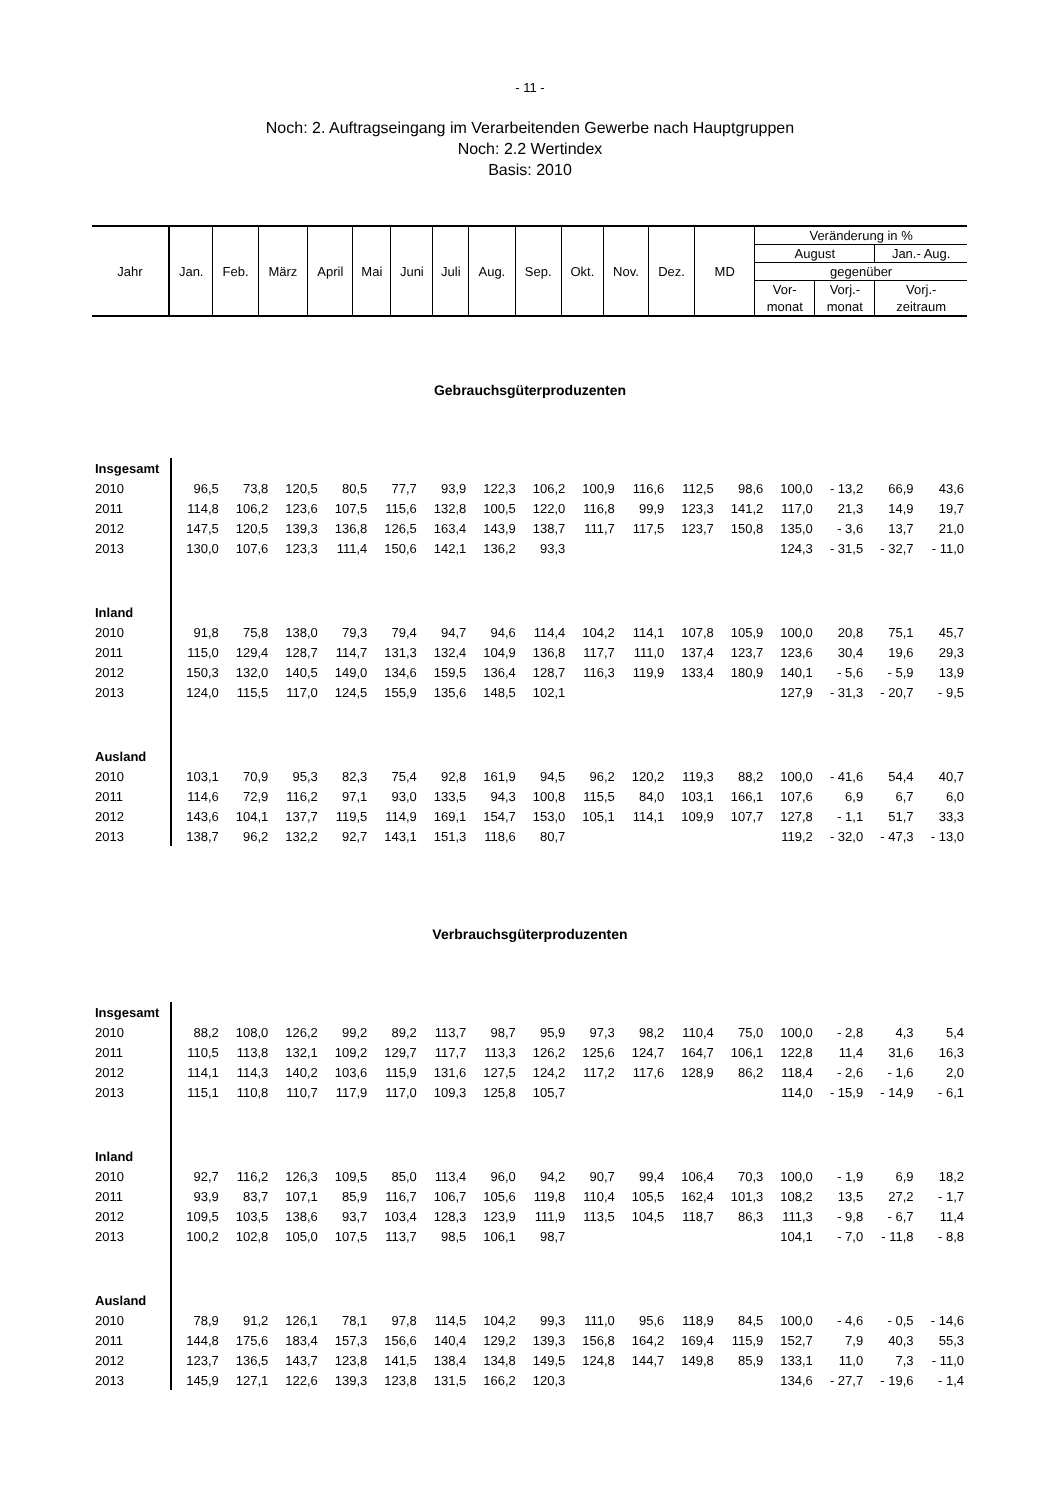- 11 -
Noch: 2. Auftragseingang im Verarbeitenden Gewerbe nach Hauptgruppen
Noch: 2.2 Wertindex
Basis: 2010
| Jahr | Jan. | Feb. | März | April | Mai | Juni | Juli | Aug. | Sep. | Okt. | Nov. | Dez. | MD | Veränderung in % | | |
| | | | | | | | | | | | | | | August | | Jan.- Aug. |
| | | | | | | | | | | | | | | gegenüber | | |
| | | | | | | | | | | | | | | Vor- | Vorj.- | Vorj.- |
| | | | | | | | | | | | | | | monat | monat | zeitraum |
Gebrauchsgüterproduzenten
| Insgesamt | | | | | | | | | | | | | | | | |
| 2010 | 96,5 | 73,8 | 120,5 | 80,5 | 77,7 | 93,9 | 122,3 | 106,2 | 100,9 | 116,6 | 112,5 | 98,6 | 100,0 | - 13,2 | 66,9 | 43,6 |
| 2011 | 114,8 | 106,2 | 123,6 | 107,5 | 115,6 | 132,8 | 100,5 | 122,0 | 116,8 | 99,9 | 123,3 | 141,2 | 117,0 | 21,3 | 14,9 | 19,7 |
| 2012 | 147,5 | 120,5 | 139,3 | 136,8 | 126,5 | 163,4 | 143,9 | 138,7 | 111,7 | 117,5 | 123,7 | 150,8 | 135,0 | - 3,6 | 13,7 | 21,0 |
| 2013 | 130,0 | 107,6 | 123,3 | 111,4 | 150,6 | 142,1 | 136,2 | 93,3 | | | | | 124,3 | - 31,5 | - 32,7 | - 11,0 |
| Inland | | | | | | | | | | | | | | | | |
| 2010 | 91,8 | 75,8 | 138,0 | 79,3 | 79,4 | 94,7 | 94,6 | 114,4 | 104,2 | 114,1 | 107,8 | 105,9 | 100,0 | 20,8 | 75,1 | 45,7 |
| 2011 | 115,0 | 129,4 | 128,7 | 114,7 | 131,3 | 132,4 | 104,9 | 136,8 | 117,7 | 111,0 | 137,4 | 123,7 | 123,6 | 30,4 | 19,6 | 29,3 |
| 2012 | 150,3 | 132,0 | 140,5 | 149,0 | 134,6 | 159,5 | 136,4 | 128,7 | 116,3 | 119,9 | 133,4 | 180,9 | 140,1 | - 5,6 | - 5,9 | 13,9 |
| 2013 | 124,0 | 115,5 | 117,0 | 124,5 | 155,9 | 135,6 | 148,5 | 102,1 | | | | | 127,9 | - 31,3 | - 20,7 | - 9,5 |
| Ausland | | | | | | | | | | | | | | | | |
| 2010 | 103,1 | 70,9 | 95,3 | 82,3 | 75,4 | 92,8 | 161,9 | 94,5 | 96,2 | 120,2 | 119,3 | 88,2 | 100,0 | - 41,6 | 54,4 | 40,7 |
| 2011 | 114,6 | 72,9 | 116,2 | 97,1 | 93,0 | 133,5 | 94,3 | 100,8 | 115,5 | 84,0 | 103,1 | 166,1 | 107,6 | 6,9 | 6,7 | 6,0 |
| 2012 | 143,6 | 104,1 | 137,7 | 119,5 | 114,9 | 169,1 | 154,7 | 153,0 | 105,1 | 114,1 | 109,9 | 107,7 | 127,8 | - 1,1 | 51,7 | 33,3 |
| 2013 | 138,7 | 96,2 | 132,2 | 92,7 | 143,1 | 151,3 | 118,6 | 80,7 | | | | | 119,2 | - 32,0 | - 47,3 | - 13,0 |
Verbrauchsgüterproduzenten
| Insgesamt | | | | | | | | | | | | | | | | |
| 2010 | 88,2 | 108,0 | 126,2 | 99,2 | 89,2 | 113,7 | 98,7 | 95,9 | 97,3 | 98,2 | 110,4 | 75,0 | 100,0 | - 2,8 | 4,3 | 5,4 |
| 2011 | 110,5 | 113,8 | 132,1 | 109,2 | 129,7 | 117,7 | 113,3 | 126,2 | 125,6 | 124,7 | 164,7 | 106,1 | 122,8 | 11,4 | 31,6 | 16,3 |
| 2012 | 114,1 | 114,3 | 140,2 | 103,6 | 115,9 | 131,6 | 127,5 | 124,2 | 117,2 | 117,6 | 128,9 | 86,2 | 118,4 | - 2,6 | - 1,6 | 2,0 |
| 2013 | 115,1 | 110,8 | 110,7 | 117,9 | 117,0 | 109,3 | 125,8 | 105,7 | | | | | 114,0 | - 15,9 | - 14,9 | - 6,1 |
| Inland | | | | | | | | | | | | | | | | |
| 2010 | 92,7 | 116,2 | 126,3 | 109,5 | 85,0 | 113,4 | 96,0 | 94,2 | 90,7 | 99,4 | 106,4 | 70,3 | 100,0 | - 1,9 | 6,9 | 18,2 |
| 2011 | 93,9 | 83,7 | 107,1 | 85,9 | 116,7 | 106,7 | 105,6 | 119,8 | 110,4 | 105,5 | 162,4 | 101,3 | 108,2 | 13,5 | 27,2 | - 1,7 |
| 2012 | 109,5 | 103,5 | 138,6 | 93,7 | 103,4 | 128,3 | 123,9 | 111,9 | 113,5 | 104,5 | 118,7 | 86,3 | 111,3 | - 9,8 | - 6,7 | 11,4 |
| 2013 | 100,2 | 102,8 | 105,0 | 107,5 | 113,7 | 98,5 | 106,1 | 98,7 | | | | | 104,1 | - 7,0 | - 11,8 | - 8,8 |
| Ausland | | | | | | | | | | | | | | | | |
| 2010 | 78,9 | 91,2 | 126,1 | 78,1 | 97,8 | 114,5 | 104,2 | 99,3 | 111,0 | 95,6 | 118,9 | 84,5 | 100,0 | - 4,6 | - 0,5 | - 14,6 |
| 2011 | 144,8 | 175,6 | 183,4 | 157,3 | 156,6 | 140,4 | 129,2 | 139,3 | 156,8 | 164,2 | 169,4 | 115,9 | 152,7 | 7,9 | 40,3 | 55,3 |
| 2012 | 123,7 | 136,5 | 143,7 | 123,8 | 141,5 | 138,4 | 134,8 | 149,5 | 124,8 | 144,7 | 149,8 | 85,9 | 133,1 | 11,0 | 7,3 | - 11,0 |
| 2013 | 145,9 | 127,1 | 122,6 | 139,3 | 123,8 | 131,5 | 166,2 | 120,3 | | | | | 134,6 | - 27,7 | - 19,6 | - 1,4 |